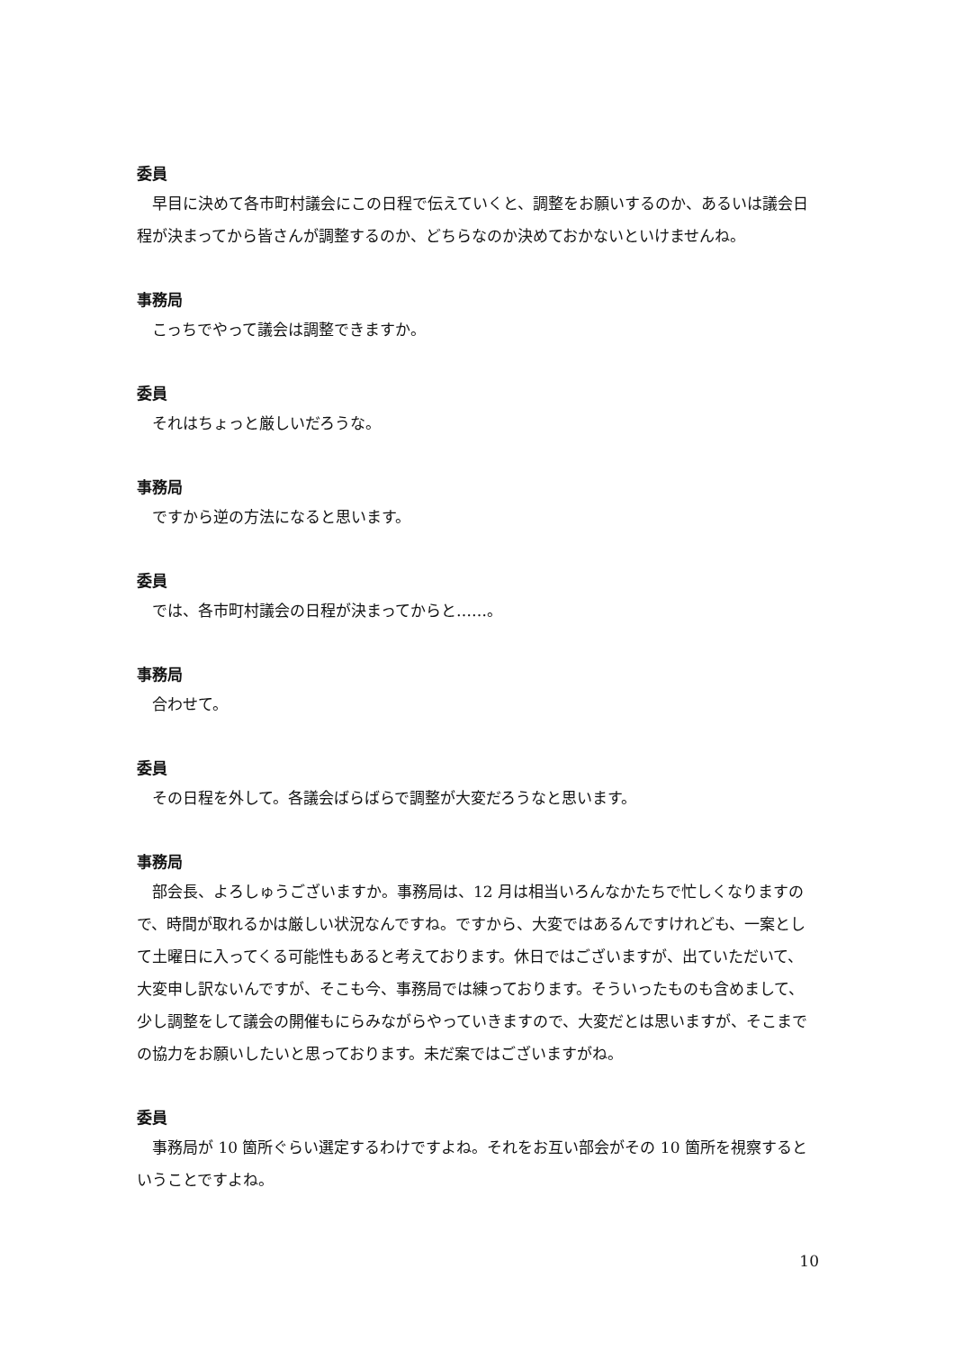委員
早目に決めて各市町村議会にこの日程で伝えていくと、調整をお願いするのか、あるいは議会日程が決まってから皆さんが調整するのか、どちらなのか決めておかないといけませんね。
事務局
こっちでやって議会は調整できますか。
委員
それはちょっと厳しいだろうな。
事務局
ですから逆の方法になると思います。
委員
では、各市町村議会の日程が決まってからと……。
事務局
合わせて。
委員
その日程を外して。各議会ばらばらで調整が大変だろうなと思います。
事務局
部会長、よろしゅうございますか。事務局は、12 月は相当いろんなかたちで忙しくなりますので、時間が取れるかは厳しい状況なんですね。ですから、大変ではあるんですけれども、一案として土曜日に入ってくる可能性もあると考えております。休日ではございますが、出ていただいて、大変申し訳ないんですが、そこも今、事務局では練っております。そういったものも含めまして、少し調整をして議会の開催もにらみながらやっていきますので、大変だとは思いますが、そこまでの協力をお願いしたいと思っております。未だ案ではございますがね。
委員
事務局が 10 箇所ぐらい選定するわけですよね。それをお互い部会がその 10 箇所を視察するということですよね。
10